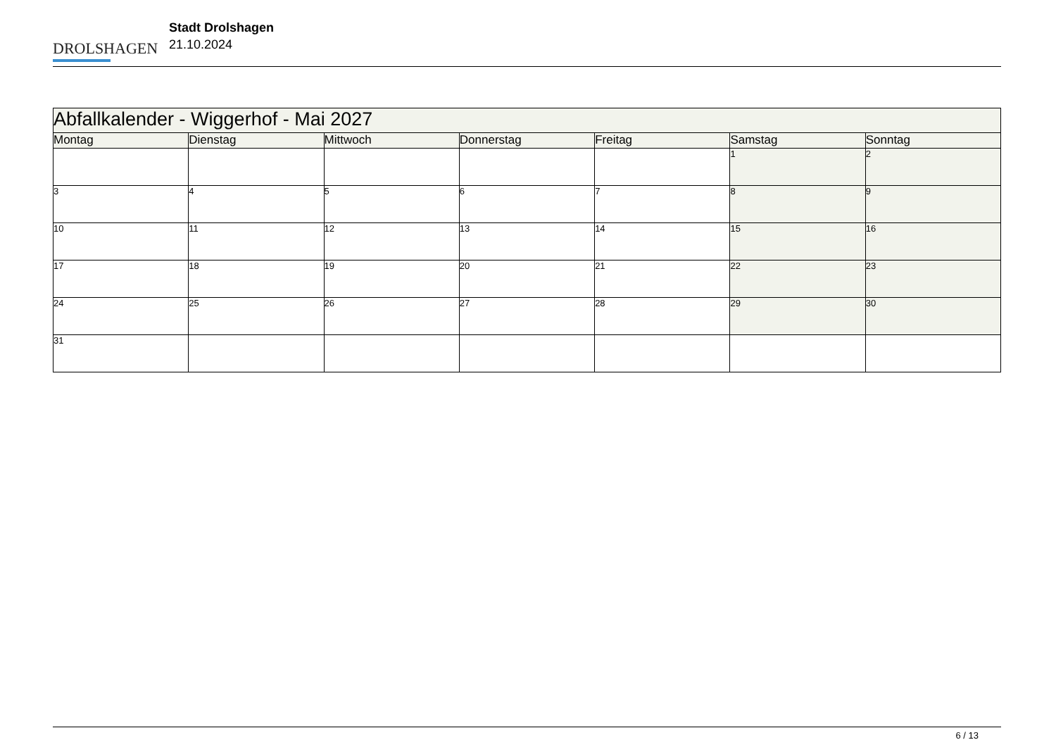DROLSHAGEN
Stadt Drolshagen
21.10.2024
| Abfallkalender - Wiggerhof - Mai 2027 | | | | | | |
| --- | --- | --- | --- | --- | --- | --- |
| Montag | Dienstag | Mittwoch | Donnerstag | Freitag | Samstag | Sonntag |
| | | | | | 1 | 2 |
| 3 | 4 | 5 | 6 | 7 | 8 | 9 |
| 10 | 11 | 12 | 13 | 14 | 15 | 16 |
| 17 | 18 | 19 | 20 | 21 | 22 | 23 |
| 24 | 25 | 26 | 27 | 28 | 29 | 30 |
| 31 | | | | | | |
6 / 13